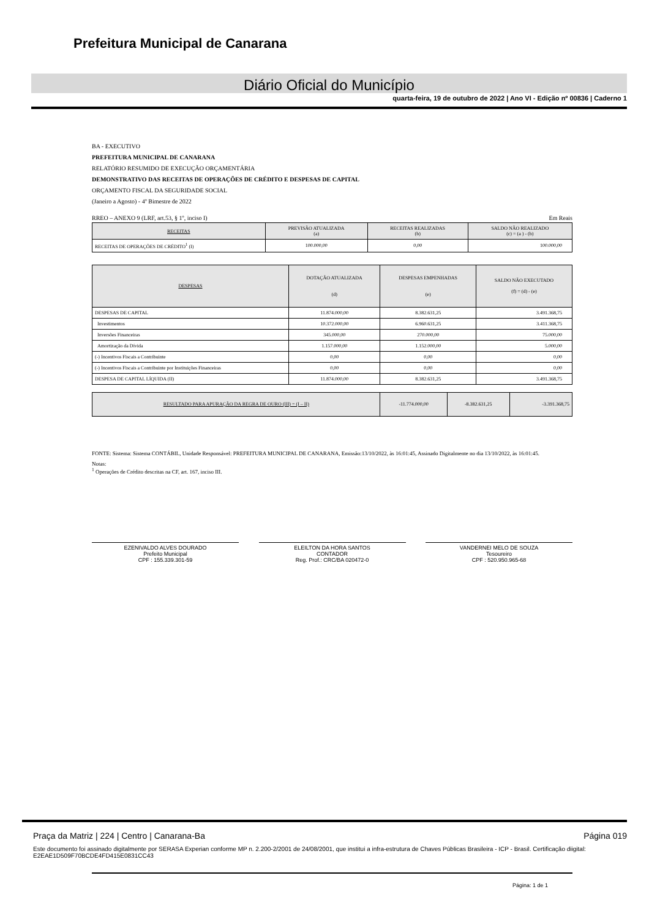Prefeitura Municipal de Canarana
Diário Oficial do Município
quarta-feira, 19 de outubro de 2022 | Ano VI - Edição nº 00836 | Caderno 1
BA - EXECUTIVO
PREFEITURA MUNICIPAL DE CANARANA
RELATÓRIO RESUMIDO DE EXECUÇÃO ORÇAMENTÁRIA
DEMONSTRATIVO DAS RECEITAS DE OPERAÇÕES DE CRÉDITO E DESPESAS DE CAPITAL
ORÇAMENTO FISCAL DA SEGURIDADE SOCIAL
(Janeiro a Agosto) - 4º Bimestre de 2022
RREO – ANEXO 9 (LRF, art.53, § 1º, inciso I) Em Reais
| RECEITAS | PREVISÃO ATUALIZADA (a) | RECEITAS REALIZADAS (b) | SALDO NÃO REALIZADO (c) = (a ) - (b) |
| --- | --- | --- | --- |
| RECEITAS DE OPERAÇÕES DE CRÉDITO<sup>1</sup> (I) | 100.000,00 | 0,00 | 100.000,00 |
| DESPESAS | DOTAÇÃO ATUALIZADA (d) | DESPESAS EMPENHADAS (e) | SALDO NÃO EXECUTADO (f) = (d) - (e) |
| --- | --- | --- | --- |
| DESPESAS DE CAPITAL | 11.874.000,00 | 8.382.631,25 | 3.491.368,75 |
| Investimentos | 10.372.000,00 | 6.960.631,25 | 3.411.368,75 |
| Inversões Financeiras | 345.000,00 | 270.000,00 | 75.000,00 |
| Amortização da Dívida | 1.157.000,00 | 1.152.000,00 | 5.000,00 |
| (-) Incentivos Fiscais a Contribuinte | 0,00 | 0,00 | 0,00 |
| (-) Incentivos Fiscais a Contribuinte por Instituições Financeiras | 0,00 | 0,00 | 0,00 |
| DESPESA DE CAPITAL LÍQUIDA (II) | 11.874.000,00 | 8.382.631,25 | 3.491.368,75 |
| RESULTADO PARA APURAÇÃO DA REGRA DE OURO (III) = (I – II) | -11.774.000,00 | -8.382.631,25 | -3.391.368,75 |
| --- | --- | --- | --- |
FONTE: Sistema: Sistema CONTÁBIL, Unidade Responsável: PREFEITURA MUNICIPAL DE CANARANA, Emissão:13/10/2022, às 16:01:45, Assinado Digitalmente no dia 13/10/2022, às 16:01:45.
Notas:
<sup>1</sup> Operações de Crédito descritas na CF, art. 167, inciso III.
EZENIVALDO ALVES DOURADO
Prefeito Municipal
CPF : 155.339.301-59
ELEILTON DA HORA SANTOS
CONTADOR
Reg. Prof.: CRC/BA 020472-0
VANDERNEI MELO DE SOUZA
Tesoureiro
CPF : 520.950.965-68
Página: 1 de 1
Praça da Matriz | 224 | Centro | Canarana-Ba Página 019
Este documento foi assinado digitalmente por SERASA Experian conforme MP n. 2.200-2/2001 de 24/08/2001, que institui a infra-estrutura de Chaves Públicas Brasileira - ICP - Brasil. Certificação diigital: E2EAE1D509F70BCDE4FD415E0831CC43